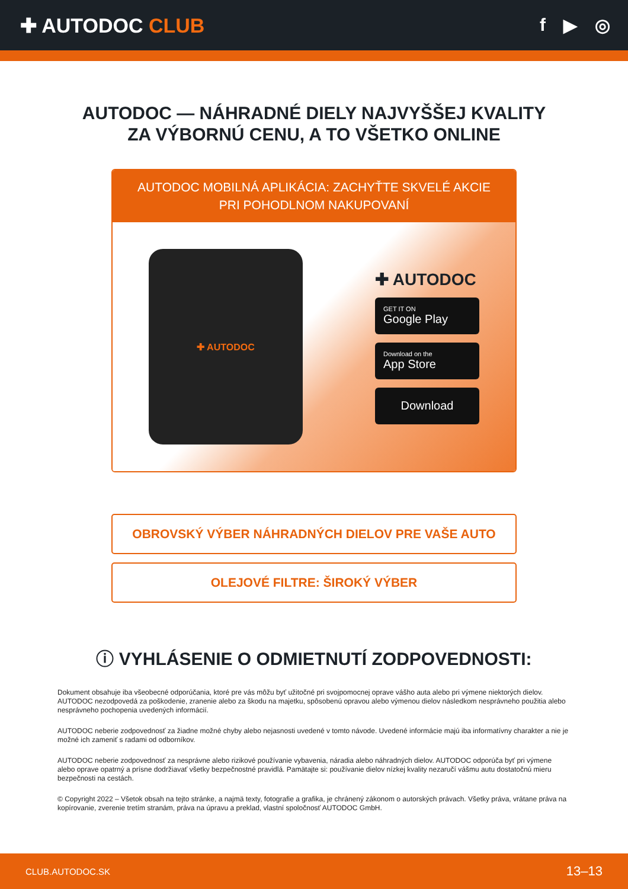✚ AUTODOC CLUB f ▶ ◎
AUTODOC — NÁHRADNÉ DIELY NAJVYŠŠEJ KVALITY
ZA VÝBORNÚ CENU, A TO VŠETKO ONLINE
AUTODOC MOBILNÁ APLIKÁCIA: ZACHYŤTE SKVELÉ AKCIE PRI POHODLNOM NAKUPOVANÍ
✚ AUTODOC
✚ AUTODOC
GET IT ON
Google Play
Download on the
App Store
Download
OBROVSKÝ VÝBER NÁHRADNÝCH DIELOV PRE VAŠE AUTO
OLEJOVÉ FILTRE: ŠIROKÝ VÝBER
ⓘ VYHLÁSENIE O ODMIETNUTÍ ZODPOVEDNOSTI:
Dokument obsahuje iba všeobecné odporúčania, ktoré pre vás môžu byť užitočné pri svojpomocnej oprave vášho auta alebo pri výmene niektorých dielov. AUTODOC nezodpovedá za poškodenie, zranenie alebo za škodu na majetku, spôsobenú opravou alebo výmenou dielov následkom nesprávneho použitia alebo nesprávneho pochopenia uvedených informácií.
AUTODOC neberie zodpovednosť za žiadne možné chyby alebo nejasnosti uvedené v tomto návode. Uvedené informácie majú iba informatívny charakter a nie je možné ich zameniť s radami od odborníkov.
AUTODOC neberie zodpovednosť za nesprávne alebo rizikové používanie vybavenia, náradia alebo náhradných dielov. AUTODOC odporúča byť pri výmene alebo oprave opatrný a prísne dodržiavať všetky bezpečnostné pravidlá. Pamätajte si: používanie dielov nízkej kvality nezaručí vášmu autu dostatočnú mieru bezpečnosti na cestách.
© Copyright 2022 – Všetok obsah na tejto stránke, a najmä texty, fotografie a grafika, je chránený zákonom o autorských právach. Všetky práva, vrátane práva na kopírovanie, zverenie tretím stranám, práva na úpravu a preklad, vlastní spoločnosť AUTODOC GmbH.
CLUB.AUTODOC.SK 13–13